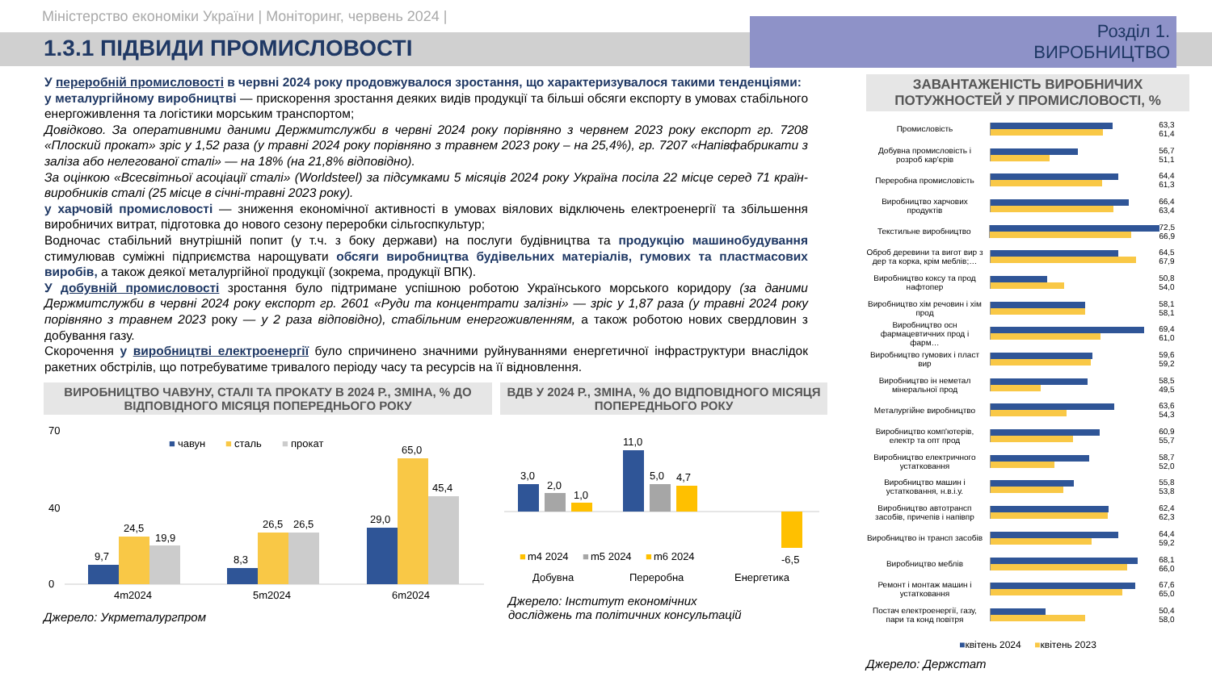Міністерство економіки України | Моніторинг, червень 2024 |
1.3.1 ПІДВИДИ ПРОМИСЛОВОСТІ
Розділ 1. ВИРОБНИЦТВО
У переробній промисловості в червні 2024 року продовжувалося зростання, що характеризувалося такими тенденціями:
у металургійному виробництві — прискорення зростання деяких видів продукції та більші обсяги експорту в умовах стабільного енергоживлення та логістики морським транспортом;
Довідково. За оперативними даними Держмитслужби в червні 2024 року порівняно з червнем 2023 року експорт гр. 7208 «Плоский прокат» зріс у 1,52 раза (у травні 2024 року порівняно з травнем 2023 року – на 25,4%), гр. 7207 «Напівфабрикати з заліза або нелегованої сталі» — на 18% (на 21,8% відповідно).
За оцінкою «Всесвітньої асоціації сталі» (Worldsteel) за підсумками 5 місяців 2024 року Україна посіла 22 місце серед 71 країн-виробників сталі (25 місце в січні-травні 2023 року).
у харчовій промисловості — зниження економічної активності в умовах віялових відключень електроенергії та збільшення виробничих витрат, підготовка до нового сезону переробки сільгоспкультур;
Водночас стабільний внутрішній попит (у т.ч. з боку держави) на послуги будівництва та продукцію машинобудування стимулював суміжні підприємства нарощувати обсяги виробництва будівельних матеріалів, гумових та пластмасових виробів, а також деякої металургійної продукції (зокрема, продукції ВПК).
У добувній промисловості зростання було підтримане успішною роботою Українського морського коридору (за даними Держмитслужби в червні 2024 року експорт гр. 2601 «Руди та концентрати залізні» — зріс у 1,87 раза (у травні 2024 року порівняно з травнем 2023 року — у 2 раза відповідно), стабільним енергоживленням, а також роботою нових свердловин з добування газу.
Скорочення у виробництві електроенергії було спричинено значними руйнуваннями енергетичної інфраструктури внаслідок ракетних обстрілів, що потребуватиме тривалого періоду часу та ресурсів на її відновлення.
ВИРОБНИЦТВО ЧАВУНУ, СТАЛІ ТА ПРОКАТУ В 2024 Р., ЗМІНА, % ДО ВІДПОВІДНОГО МІСЯЦЯ ПОПЕРЕДНЬОГО РОКУ
0
40
70
■
чавун
■
сталь
■
прокат
9,7
24,5
19,9
8,3
26,5
26,5
29,0
65,0
45,4
4m2024
5m2024
6m2024
Джерело: Укрметалургпром
ВДВ У 2024 Р., ЗМІНА, % ДО ВІДПОВІДНОГО МІСЯЦЯ ПОПЕРЕДНЬОГО РОКУ
3,0
2,0
1,0
11,0
5,0
4,7
-6,5
■
m4 2024
■
m5 2024
■
m6 2024
Добувна
Переробна
Енергетика
Джерело: Інститут економічних
досліджень та політичних консультацій
ЗАВАНТАЖЕНІСТЬ ВИРОБНИЧИХ ПОТУЖНОСТЕЙ У ПРОМИСЛОВОСТІ, %
Промисловість 63,3 61,4
Добувна промисловість і розроб кар'єрів
56,7 51,1
Переробна промисловість 64,4 61,3
Виробництво харчових продуктів
66,4 63,4
Текстильне виробництво 72,5 66,9
Оброб деревини та вигот вир з дер та корка, крім меблів;…
64,5 67,9
Виробництво коксу та прод нафтопер
50,8 54,0
Виробництво хім речовин і хім прод
58,1 58,1
Виробництво осн фармацевтичних прод і фарм…
69,4 61,0
Виробництво гумових і пласт вир
59,6 59,2
Виробництво ін неметал мінеральної прод
58,5 49,5
Металургійне виробництво 63,6 54,3
Виробництво комп'ютерів, електр та опт прод
60,9 55,7
Виробництво електричного устатковання
58,7 52,0
Виробництво машин і устатковання, н.в.і.у.
55,8 53,8
Виробництво автотрансп засобів, причепів і напівпр
62,4 62,3
Виробництво ін трансп засобів
64,4 59,2
Виробництво меблів 68,1 66,0
Ремонт і монтаж машин і устатковання
67,6 65,0
Постач електроенергії, газу, пари та конд повітря
50,4 58,0
■квітень 2024 ■квітень 2023
Джерело: Держстат